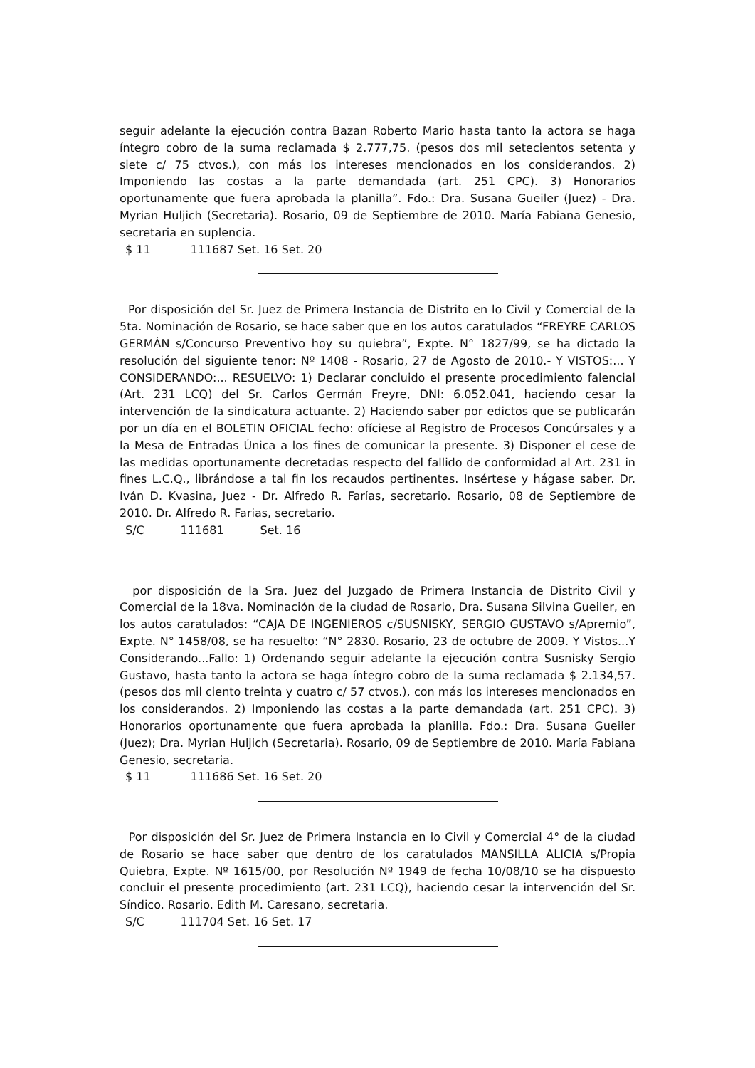seguir adelante la ejecución contra Bazan Roberto Mario hasta tanto la actora se haga íntegro cobro de la suma reclamada $ 2.777,75. (pesos dos mil setecientos setenta y siete c/ 75 ctvos.), con más los intereses mencionados en los considerandos. 2) Imponiendo las costas a la parte demandada (art. 251 CPC). 3) Honorarios oportunamente que fuera aprobada la planilla”. Fdo.: Dra. Susana Gueiler (Juez) - Dra. Myrian Huljich (Secretaria). Rosario, 09 de Septiembre de 2010. María Fabiana Genesio, secretaria en suplencia.
$ 11 111687 Set. 16 Set. 20
Por disposición del Sr. Juez de Primera Instancia de Distrito en lo Civil y Comercial de la 5ta. Nominación de Rosario, se hace saber que en los autos caratulados “FREYRE CARLOS GERMÁN s/Concurso Preventivo hoy su quiebra”, Expte. N° 1827/99, se ha dictado la resolución del siguiente tenor: Nº 1408 - Rosario, 27 de Agosto de 2010.- Y VISTOS:... Y CONSIDERANDO:... RESUELVO: 1) Declarar concluido el presente procedimiento falencial (Art. 231 LCQ) del Sr. Carlos Germán Freyre, DNI: 6.052.041, haciendo cesar la intervención de la sindicatura actuante. 2) Haciendo saber por edictos que se publicarán por un día en el BOLETIN OFICIAL fecho: ofíciese al Registro de Procesos Concúrsales y a la Mesa de Entradas Única a los fines de comunicar la presente. 3) Disponer el cese de las medidas oportunamente decretadas respecto del fallido de conformidad al Art. 231 in fines L.C.Q., librándose a tal fin los recaudos pertinentes. Insértese y hágase saber. Dr. Iván D. Kvasina, Juez - Dr. Alfredo R. Farías, secretario. Rosario, 08 de Septiembre de 2010. Dr. Alfredo R. Farias, secretario.
S/C 111681 Set. 16
por disposición de la Sra. Juez del Juzgado de Primera Instancia de Distrito Civil y Comercial de la 18va. Nominación de la ciudad de Rosario, Dra. Susana Silvina Gueiler, en los autos caratulados: “CAJA DE INGENIEROS c/SUSNISKY, SERGIO GUSTAVO s/Apremio”, Expte. N° 1458/08, se ha resuelto: “N° 2830. Rosario, 23 de octubre de 2009. Y Vistos...Y Considerando...Fallo: 1) Ordenando seguir adelante la ejecución contra Susnisky Sergio Gustavo, hasta tanto la actora se haga íntegro cobro de la suma reclamada $ 2.134,57. (pesos dos mil ciento treinta y cuatro c/ 57 ctvos.), con más los intereses mencionados en los considerandos. 2) Imponiendo las costas a la parte demandada (art. 251 CPC). 3) Honorarios oportunamente que fuera aprobada la planilla. Fdo.: Dra. Susana Gueiler (Juez); Dra. Myrian Huljich (Secretaria). Rosario, 09 de Septiembre de 2010. María Fabiana Genesio, secretaria.
$ 11 111686 Set. 16 Set. 20
Por disposición del Sr. Juez de Primera Instancia en lo Civil y Comercial 4° de la ciudad de Rosario se hace saber que dentro de los caratulados MANSILLA ALICIA s/Propia Quiebra, Expte. Nº 1615/00, por Resolución Nº 1949 de fecha 10/08/10 se ha dispuesto concluir el presente procedimiento (art. 231 LCQ), haciendo cesar la intervención del Sr. Síndico. Rosario. Edith M. Caresano, secretaria.
S/C 111704 Set. 16 Set. 17